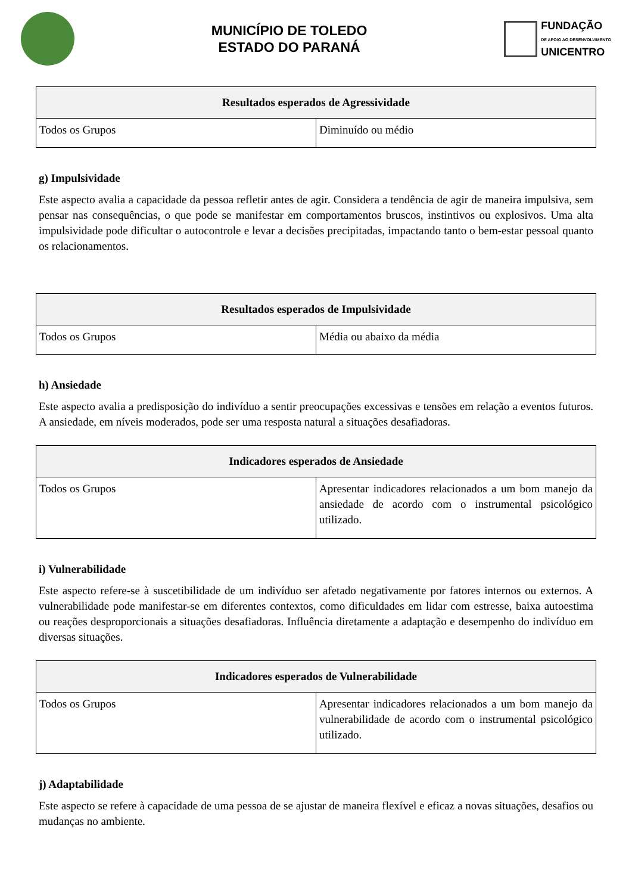MUNICÍPIO DE TOLEDO
ESTADO DO PARANÁ
FUNDAÇÃO
DE APOIO AO DESENVOLVIMENTO
UNICENTRO
| Resultados esperados de Agressividade | |
| --- | --- |
| Todos os Grupos | Diminuído ou médio |
g) Impulsividade
Este aspecto avalia a capacidade da pessoa refletir antes de agir. Considera a tendência de agir de maneira impulsiva, sem pensar nas consequências, o que pode se manifestar em comportamentos bruscos, instintivos ou explosivos. Uma alta impulsividade pode dificultar o autocontrole e levar a decisões precipitadas, impactando tanto o bem-estar pessoal quanto os relacionamentos.
| Resultados esperados de Impulsividade | |
| --- | --- |
| Todos os Grupos | Média ou abaixo da média |
h) Ansiedade
Este aspecto avalia a predisposição do indivíduo a sentir preocupações excessivas e tensões em relação a eventos futuros. A ansiedade, em níveis moderados, pode ser uma resposta natural a situações desafiadoras.
| Indicadores esperados de Ansiedade | |
| --- | --- |
| Todos os Grupos | Apresentar indicadores relacionados a um bom manejo da ansiedade de acordo com o instrumental psicológico utilizado. |
i) Vulnerabilidade
Este aspecto refere-se à suscetibilidade de um indivíduo ser afetado negativamente por fatores internos ou externos. A vulnerabilidade pode manifestar-se em diferentes contextos, como dificuldades em lidar com estresse, baixa autoestima ou reações desproporcionais a situações desafiadoras. Influência diretamente a adaptação e desempenho do indivíduo em diversas situações.
| Indicadores esperados de Vulnerabilidade | |
| --- | --- |
| Todos os Grupos | Apresentar indicadores relacionados a um bom manejo da vulnerabilidade de acordo com o instrumental psicológico utilizado. |
j) Adaptabilidade
Este aspecto se refere à capacidade de uma pessoa de se ajustar de maneira flexível e eficaz a novas situações, desafios ou mudanças no ambiente.